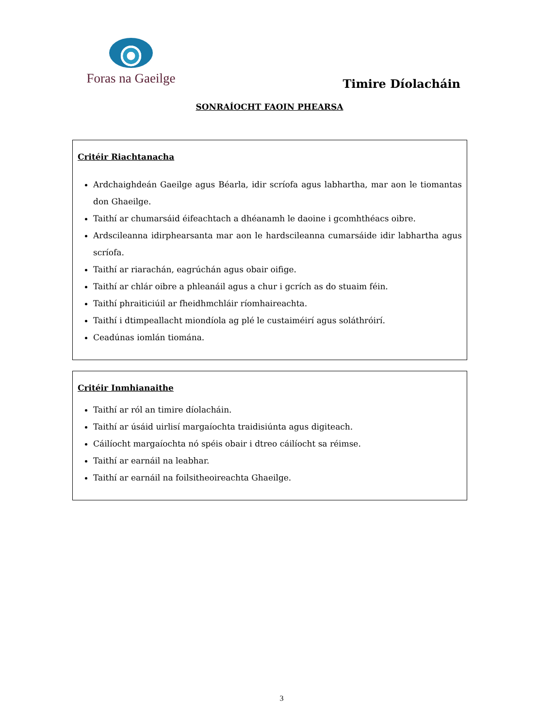Foras na Gaeilge
Timire Díolacháin
SONRAÍOCHT FAOIN PHEARSA
Critéir Riachtanacha
Ardchaighdeán Gaeilge agus Béarla, idir scríofa agus labhartha, mar aon le tiomantas don Ghaeilge.
Taithí ar chumarsáid éifeachtach a dhéanamh le daoine i gcomhthéacs oibre.
Ardscileanna idirphearsanta mar aon le hardscileanna cumarsáide idir labhartha agus scríofa.
Taithí ar riarachán, eagrúchán agus obair oifige.
Taithí ar chlár oibre a phleanáil agus a chur i gcrích as do stuaim féin.
Taithí phraiticiúil ar fheidhmchláir ríomhaireachta.
Taithí i dtimpeallacht miondíola ag plé le custaiméirí agus soláthróirí.
Ceadúnas iomlán tiomána.
Critéir Inmhianaithe
Taithí ar ról an timire díolacháin.
Taithí ar úsáid uirlisí margaíochta traidisiúnta agus digiteach.
Cáilíocht margaíochta nó spéis obair i dtreo cáilíocht sa réimse.
Taithí ar earnáil na leabhar.
Taithí ar earnáil na foilsitheoireachta Ghaeilge.
3